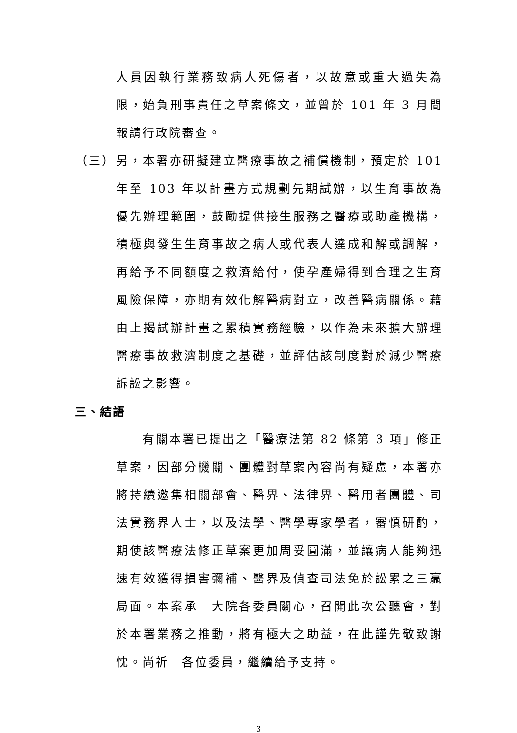人員因執行業務致病人死傷者，以故意或重大過失為限，始負刑事責任之草案條文，並曾於 101 年 3 月間報請行政院審查。
（三） 另，本署亦研擬建立醫療事故之補償機制，預定於 101 年至 103 年以計畫方式規劃先期試辦，以生育事故為優先辦理範圍，鼓勵提供接生服務之醫療或助產機構，積極與發生生育事故之病人或代表人達成和解或調解，再給予不同額度之救濟給付，使孕產婦得到合理之生育風險保障，亦期有效化解醫病對立，改善醫病關係。藉由上揭試辦計畫之累積實務經驗，以作為未來擴大辦理醫療事故救濟制度之基礎，並評估該制度對於減少醫療訴訟之影響。
三、結語
　　有關本署已提出之「醫療法第 82 條第 3 項」修正草案，因部分機關、團體對草案內容尚有疑慮，本署亦將持續邀集相關部會、醫界、法律界、醫用者團體、司法實務界人士，以及法學、醫學專家學者，審慎研酌，期使該醫療法修正草案更加周妥圓滿，並讓病人能夠迅速有效獲得損害彌補、醫界及偵查司法免於訟累之三贏局面。本案承　大院各委員關心，召開此次公聽會，對於本署業務之推動，將有極大之助益，在此謹先敬致謝忱。尚祈　各位委員，繼續給予支持。
3